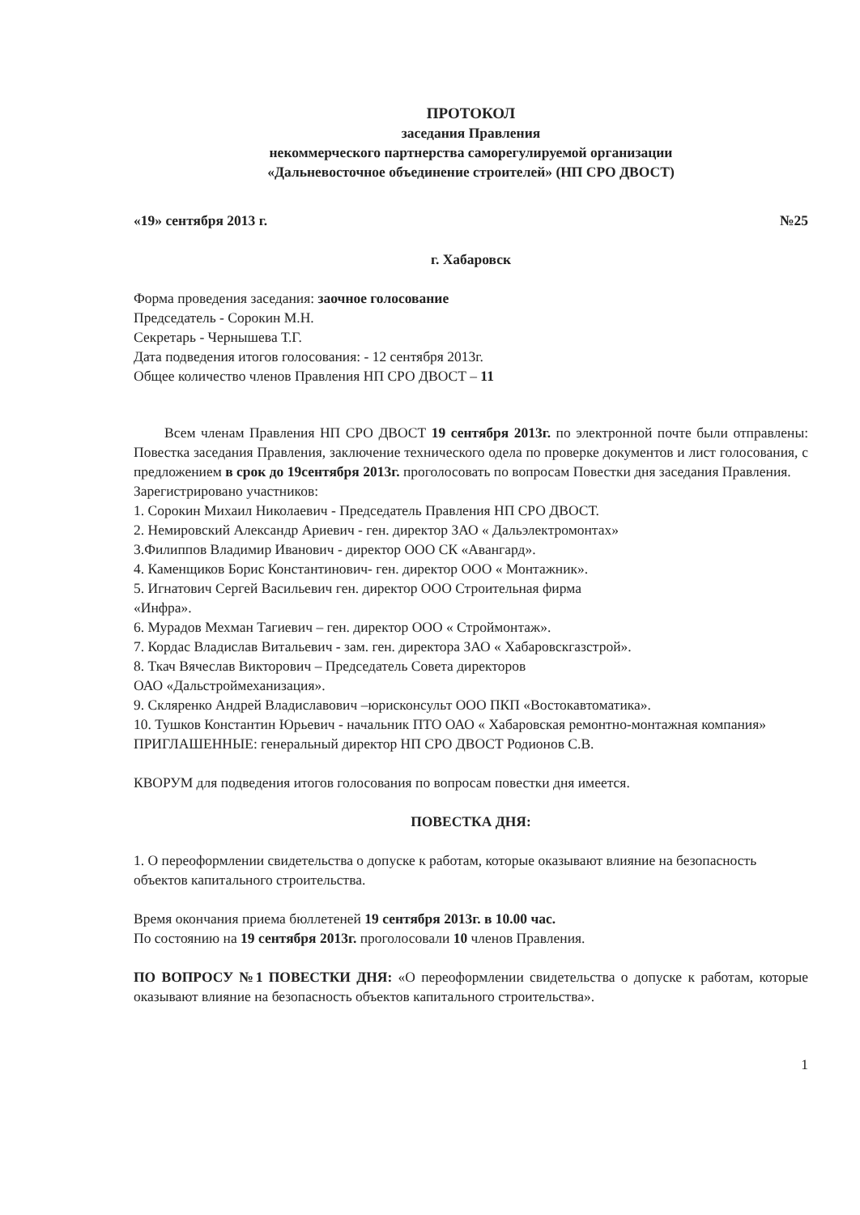ПРОТОКОЛ
заседания Правления
некоммерческого партнерства саморегулируемой организации
«Дальневосточное объединение строителей» (НП СРО ДВОСТ)
«19» сентября 2013 г. №25
г. Хабаровск
Форма проведения заседания: заочное голосование
Председатель - Сорокин М.Н.
Секретарь - Чернышева Т.Г.
Дата подведения итогов голосования: - 12 сентября 2013г.
Общее количество членов Правления НП СРО ДВОСТ – 11
Всем членам Правления НП СРО ДВОСТ 19 сентября 2013г. по электронной почте были отправлены: Повестка заседания Правления, заключение технического одела по проверке документов и лист голосования, с предложением в срок до 19сентября 2013г. проголосовать по вопросам Повестки дня заседания Правления.
Зарегистрировано участников:
1. Сорокин Михаил Николаевич - Председатель Правления НП СРО ДВОСТ.
2. Немировский Александр Ариевич - ген. директор ЗАО « Дальэлектромонтах»
3.Филиппов Владимир Иванович - директор ООО СК «Авангард».
4. Каменщиков Борис Константинович- ген. директор ООО « Монтажник».
5. Игнатович Сергей Васильевич ген. директор ООО Строительная фирма
«Инфра».
6. Мурадов Мехман Тагиевич – ген. директор ООО « Строймонтаж».
7. Кордас Владислав Витальевич - зам. ген. директора ЗАО « Хабаровскгазстрой».
8. Ткач Вячеслав Викторович – Председатель Совета директоров
ОАО «Дальстроймеханизация».
9. Скляренко Андрей Владиславович –юрисконсульт ООО ПКП «Востокавтоматика».
10. Тушков Константин Юрьевич - начальник ПТО ОАО « Хабаровская ремонтно-монтажная компания»
ПРИГЛАШЕННЫЕ: генеральный директор НП СРО ДВОСТ Родионов С.В.
КВОРУМ для подведения итогов голосования по вопросам повестки дня имеется.
ПОВЕСТКА ДНЯ:
1. О переоформлении свидетельства о допуске к работам, которые оказывают влияние на безопасность объектов капитального строительства.
Время окончания приема бюллетеней 19 сентября 2013г. в 10.00 час.
По состоянию на 19 сентября 2013г. проголосовали 10 членов Правления.
ПО ВОПРОСУ №1 ПОВЕСТКИ ДНЯ: «О переоформлении свидетельства о допуске к работам, которые оказывают влияние на безопасность объектов капитального строительства».
1